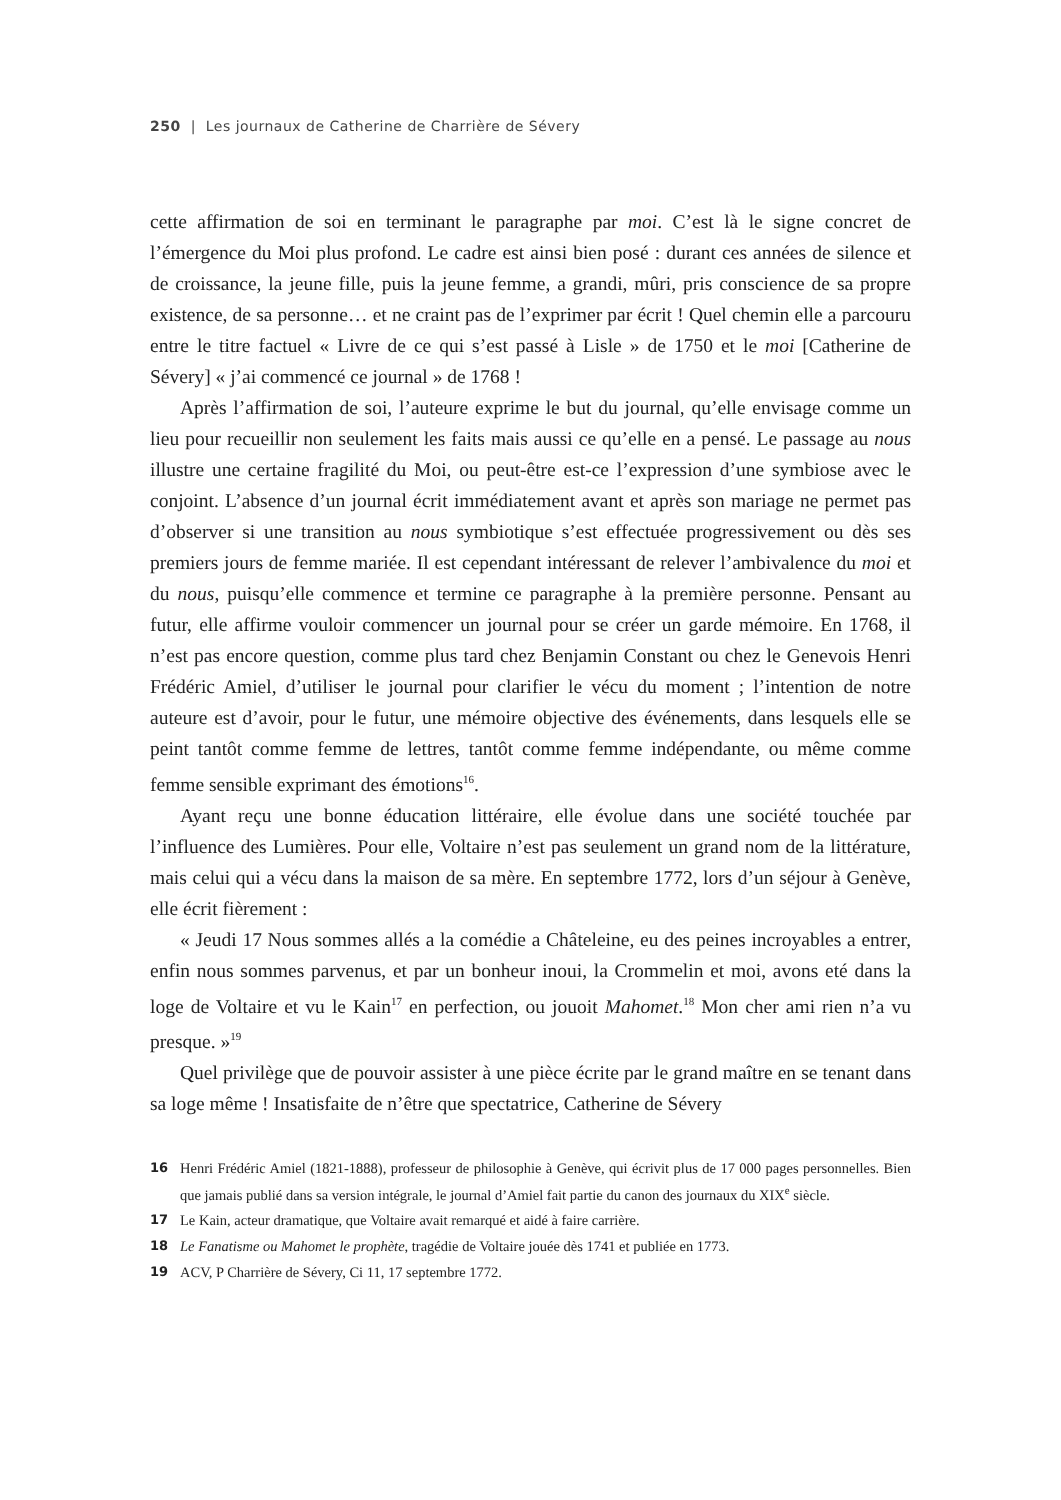250 | Les journaux de Catherine de Charrière de Sévery
cette affirmation de soi en terminant le paragraphe par moi. C’est là le signe concret de l’émergence du Moi plus profond. Le cadre est ainsi bien posé : durant ces années de silence et de croissance, la jeune fille, puis la jeune femme, a grandi, mûri, pris conscience de sa propre existence, de sa personne… et ne craint pas de l’exprimer par écrit ! Quel chemin elle a parcouru entre le titre factuel « Livre de ce qui s’est passé à Lisle » de 1750 et le moi [Catherine de Sévery] « j’ai commencé ce journal » de 1768 !
Après l’affirmation de soi, l’auteure exprime le but du journal, qu’elle envisage comme un lieu pour recueillir non seulement les faits mais aussi ce qu’elle en a pensé. Le passage au nous illustre une certaine fragilité du Moi, ou peut-être est-ce l’expression d’une symbiose avec le conjoint. L’absence d’un journal écrit immédiatement avant et après son mariage ne permet pas d’observer si une transition au nous symbiotique s’est effectuée progressivement ou dès ses premiers jours de femme mariée. Il est cependant intéressant de relever l’ambivalence du moi et du nous, puisqu’elle commence et termine ce paragraphe à la première personne. Pensant au futur, elle affirme vouloir commencer un journal pour se créer un garde mémoire. En 1768, il n’est pas encore question, comme plus tard chez Benjamin Constant ou chez le Genevois Henri Frédéric Amiel, d’utiliser le journal pour clarifier le vécu du moment ; l’intention de notre auteure est d’avoir, pour le futur, une mémoire objective des événements, dans lesquels elle se peint tantôt comme femme de lettres, tantôt comme femme indépendante, ou même comme femme sensible exprimant des émotions<sup>16</sup>.
Ayant reçu une bonne éducation littéraire, elle évolue dans une société touchée par l’influence des Lumières. Pour elle, Voltaire n’est pas seulement un grand nom de la littérature, mais celui qui a vécu dans la maison de sa mère. En septembre 1772, lors d’un séjour à Genève, elle écrit fièrement :
« Jeudi 17 Nous sommes allés a la comédie a Châteleine, eu des peines incroyables a entrer, enfin nous sommes parvenus, et par un bonheur inoui, la Crommelin et moi, avons eté dans la loge de Voltaire et vu le Kain<sup>17</sup> en perfection, ou jouoit Mahomet.<sup>18</sup> Mon cher ami rien n’a vu presque. »<sup>19</sup>
Quel privilège que de pouvoir assister à une pièce écrite par le grand maître en se tenant dans sa loge même ! Insatisfaite de n’être que spectatrice, Catherine de Sévery
16 Henri Frédéric Amiel (1821-1888), professeur de philosophie à Genève, qui écrivit plus de 17 000 pages personnelles. Bien que jamais publié dans sa version intégrale, le journal d’Amiel fait partie du canon des journaux du XIX<sup>e</sup> siècle.
17 Le Kain, acteur dramatique, que Voltaire avait remarqué et aidé à faire carrière.
18 Le Fanatisme ou Mahomet le prophète, tragédie de Voltaire jouée dès 1741 et publiée en 1773.
19 ACV, P Charrière de Sévery, Ci 11, 17 septembre 1772.